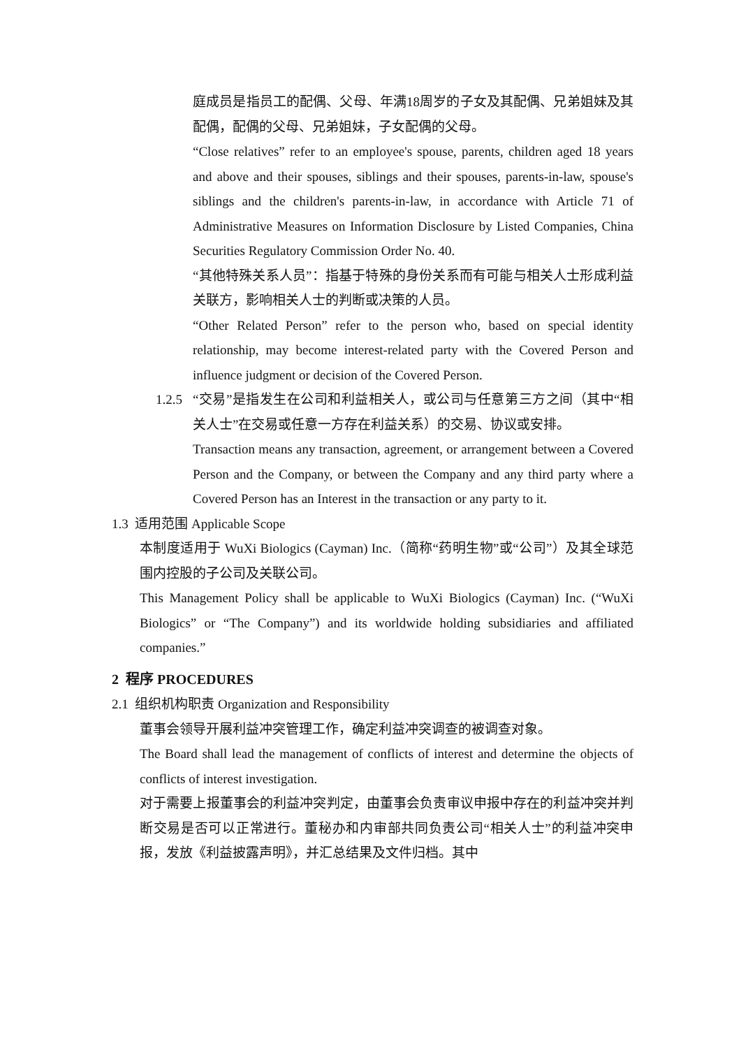庭成员是指员工的配偶、父母、年满18周岁的子女及其配偶、兄弟姐妹及其配偶，配偶的父母、兄弟姐妹，子女配偶的父母。
“Close relatives” refer to an employee's spouse, parents, children aged 18 years and above and their spouses, siblings and their spouses, parents-in-law, spouse's siblings and the children's parents-in-law, in accordance with Article 71 of Administrative Measures on Information Disclosure by Listed Companies, China Securities Regulatory Commission Order No. 40.
“其他特殊关系人员”：指基于特殊的身份关系而有可能与相关人士形成利益关联方，影响相关人士的判断或决策的人员。
“Other Related Person” refer to the person who, based on special identity relationship, may become interest-related party with the Covered Person and influence judgment or decision of the Covered Person.
1.2.5
“交易”是指发生在公司和利益相关人，或公司与任意第三方之间（其中“相关人士”在交易或任意一方存在利益关系）的交易、协议或安排。
Transaction means any transaction, agreement, or arrangement between a Covered Person and the Company, or between the Company and any third party where a Covered Person has an Interest in the transaction or any party to it.
1.3 适用范围 Applicable Scope
本制度适用于 WuXi Biologics (Cayman) Inc.（简称“药明生物”或“公司”）及其全球范围内控股的子公司及关联公司。
This Management Policy shall be applicable to WuXi Biologics (Cayman) Inc. (“WuXi Biologics” or “The Company”) and its worldwide holding subsidiaries and affiliated companies.”
2 程序 PROCEDURES
2.1 组织机构职责 Organization and Responsibility
董事会领导开展利益冲突管理工作，确定利益冲突调查的被调查对象。
The Board shall lead the management of conflicts of interest and determine the objects of conflicts of interest investigation.
对于需要上报董事会的利益冲突判定，由董事会负责审议申报中存在的利益冲突并判断交易是否可以正常进行。董秘办和内审部共同负责公司“相关人士”的利益冲突申报，发放《利益披露声明》，并汇总结果及文件归档。其中